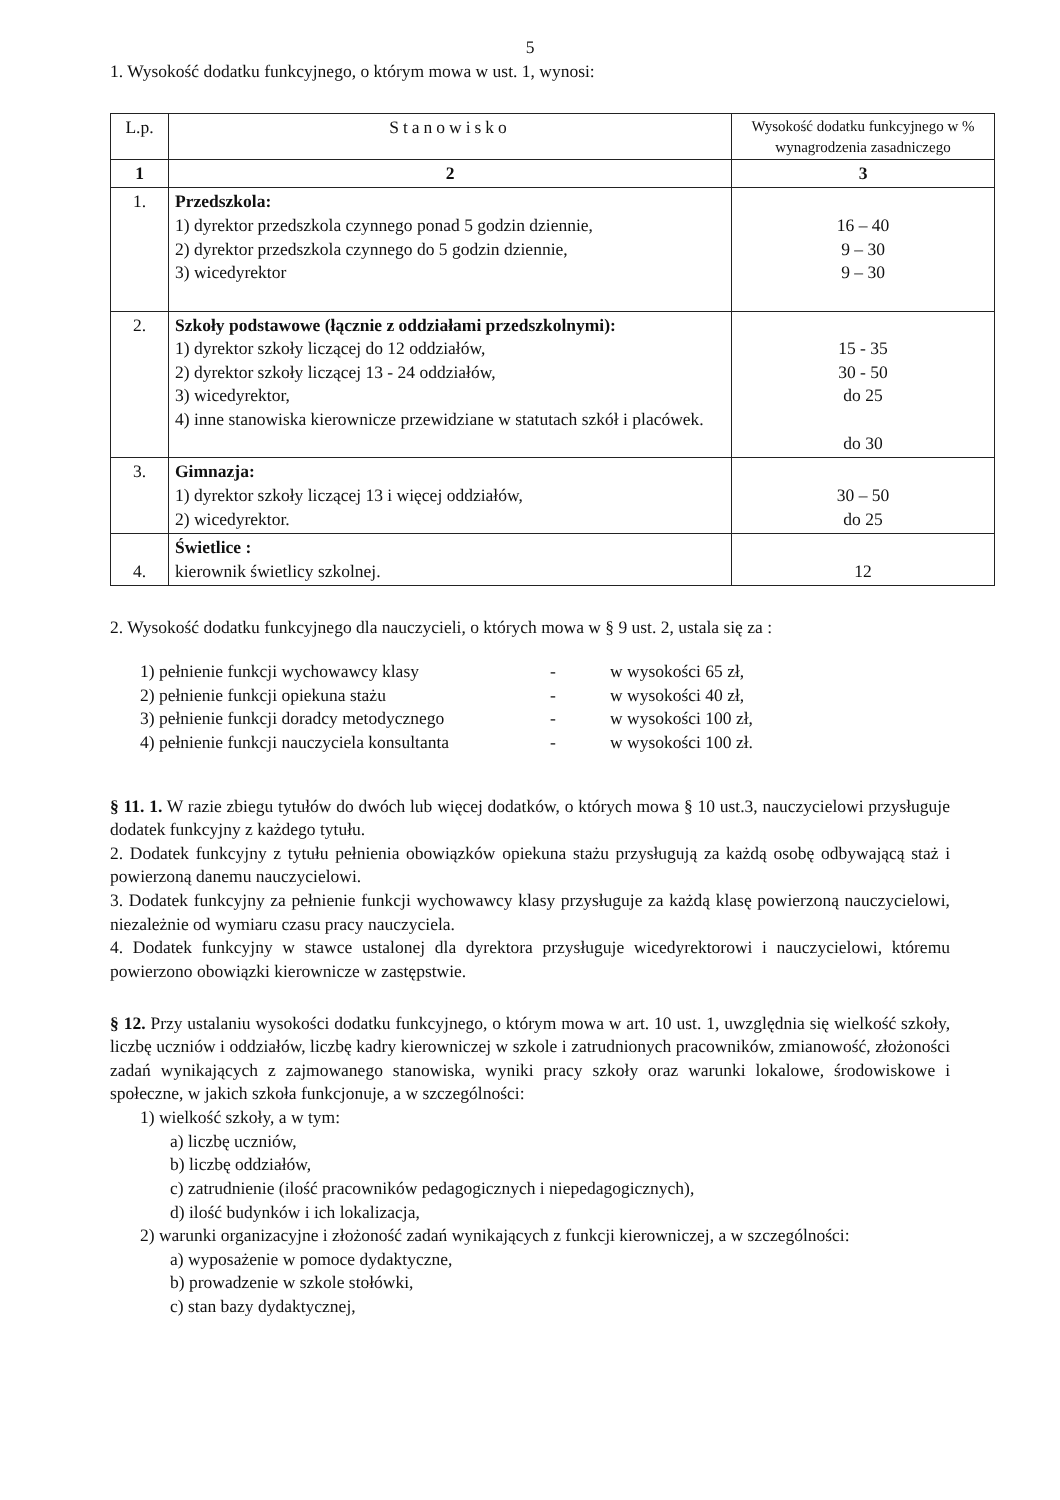5
1. Wysokość dodatku funkcyjnego, o którym mowa w ust. 1, wynosi:
| L.p. | Stanowisko | Wysokość dodatku funkcyjnego w % wynagrodzenia zasadniczego |
| --- | --- | --- |
| 1 | 2 | 3 |
| 1. | Przedszkola: 1) dyrektor przedszkola czynnego ponad 5 godzin dziennie, 2) dyrektor przedszkola czynnego do 5 godzin dziennie, 3) wicedyrektor | 16 – 40 9 – 30 9 – 30 |
| 2. | Szkoły podstawowe (łącznie z oddziałami przedszkolnymi): 1) dyrektor szkoły liczącej do 12 oddziałów, 2) dyrektor szkoły liczącej 13 - 24 oddziałów, 3) wicedyrektor, 4) inne stanowiska kierownicze przewidziane w statutach szkół i placówek. | 15 - 35 30 - 50 do 25 do 30 |
| 3. | Gimnazja: 1) dyrektor szkoły liczącej 13 i więcej oddziałów, 2) wicedyrektor. | 30 – 50 do 25 |
| 4. | Świetlice : kierownik świetlicy szkolnej. | 12 |
2. Wysokość dodatku funkcyjnego dla nauczycieli, o których mowa w § 9 ust. 2, ustala się za :
1) pełnienie funkcji wychowawcy klasy - w wysokości 65 zł,
2) pełnienie funkcji opiekuna stażu - w wysokości 40 zł,
3) pełnienie funkcji doradcy metodycznego - w wysokości 100 zł,
4) pełnienie funkcji nauczyciela konsultanta - w wysokości 100 zł.
§ 11. 1. W razie zbiegu tytułów do dwóch lub więcej dodatków, o których mowa § 10 ust.3, nauczycielowi przysługuje dodatek funkcyjny z każdego tytułu.
2. Dodatek funkcyjny z tytułu pełnienia obowiązków opiekuna stażu przysługują za każdą osobę odbywającą staż i powierzoną danemu nauczycielowi.
3. Dodatek funkcyjny za pełnienie funkcji wychowawcy klasy przysługuje za każdą klasę powierzoną nauczycielowi, niezależnie od wymiaru czasu pracy nauczyciela.
4. Dodatek funkcyjny w stawce ustalonej dla dyrektora przysługuje wicedyrektorowi i nauczycielowi, któremu powierzono obowiązki kierownicze w zastępstwie.
§ 12. Przy ustalaniu wysokości dodatku funkcyjnego, o którym mowa w art. 10 ust. 1, uwzględnia się wielkość szkoły, liczbę uczniów i oddziałów, liczbę kadry kierowniczej w szkole i zatrudnionych pracowników, zmianowość, złożoności zadań wynikających z zajmowanego stanowiska, wyniki pracy szkoły oraz warunki lokalowe, środowiskowe i społeczne, w jakich szkoła funkcjonuje, a w szczególności:
1) wielkość szkoły, a w tym:
a) liczbę uczniów,
b) liczbę oddziałów,
c) zatrudnienie (ilość pracowników pedagogicznych i niepedagogicznych),
d) ilość budynków i ich lokalizacja,
2) warunki organizacyjne i złożoność zadań wynikających z funkcji kierowniczej, a w szczególności:
a) wyposażenie w pomoce dydaktyczne,
b) prowadzenie w szkole stołówki,
c) stan bazy dydaktycznej,